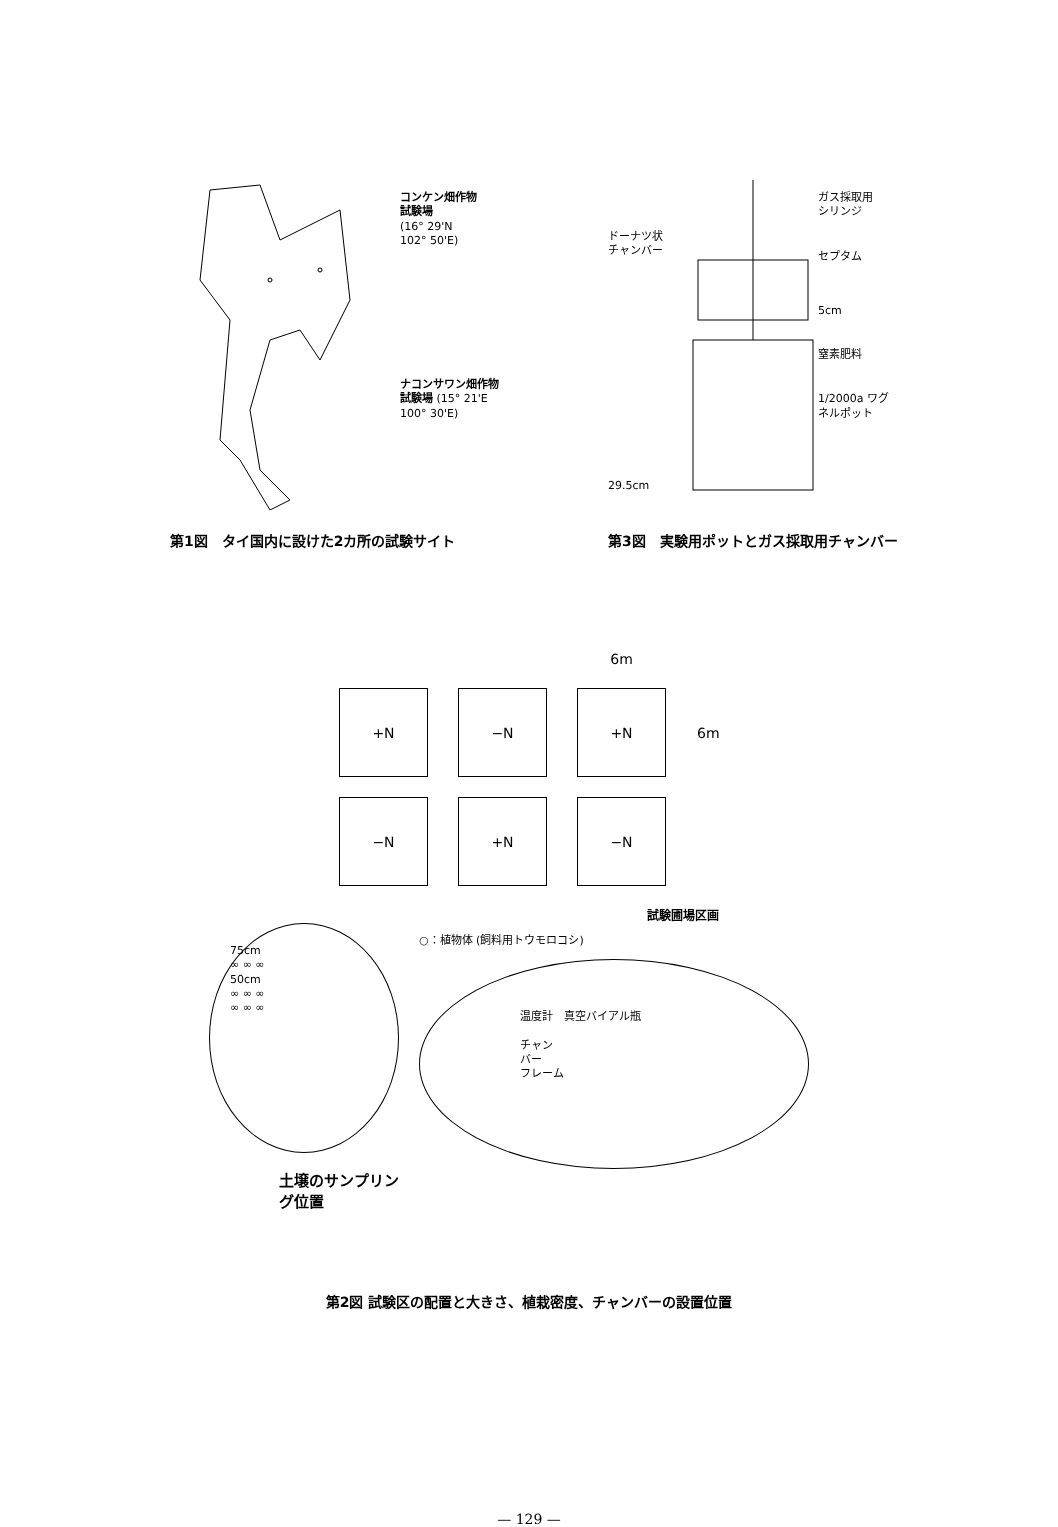コンケン畑作物
試験場
(16° 29'N
102° 50'E)
ナコンサワン畑作物
試験場 (15° 21'E
100° 30'E)
第1図　タイ国内に設けた2カ所の試験サイト
ドーナツ状
チャンバー
29.5cm
ガス採取用
シリンジ
セプタム
5cm
窒素肥料
1/2000a ワグ
ネルポット
第3図　実験用ポットとガス採取用チャンバー
| | | 6m | |
| +N | −N | +N | 6m |
| −N | +N | −N | |
試験圃場区画
75cm
∞ ∞ ∞
50cm
∞ ∞ ∞
∞ ∞ ∞
○：植物体 (飼料用トウモロコシ)
温度計　真空バイアル瓶
チャン
バー
フレーム
土壌のサンプリン
グ位置
第2図 試験区の配置と大きさ、植栽密度、チャンバーの設置位置
— 129 —